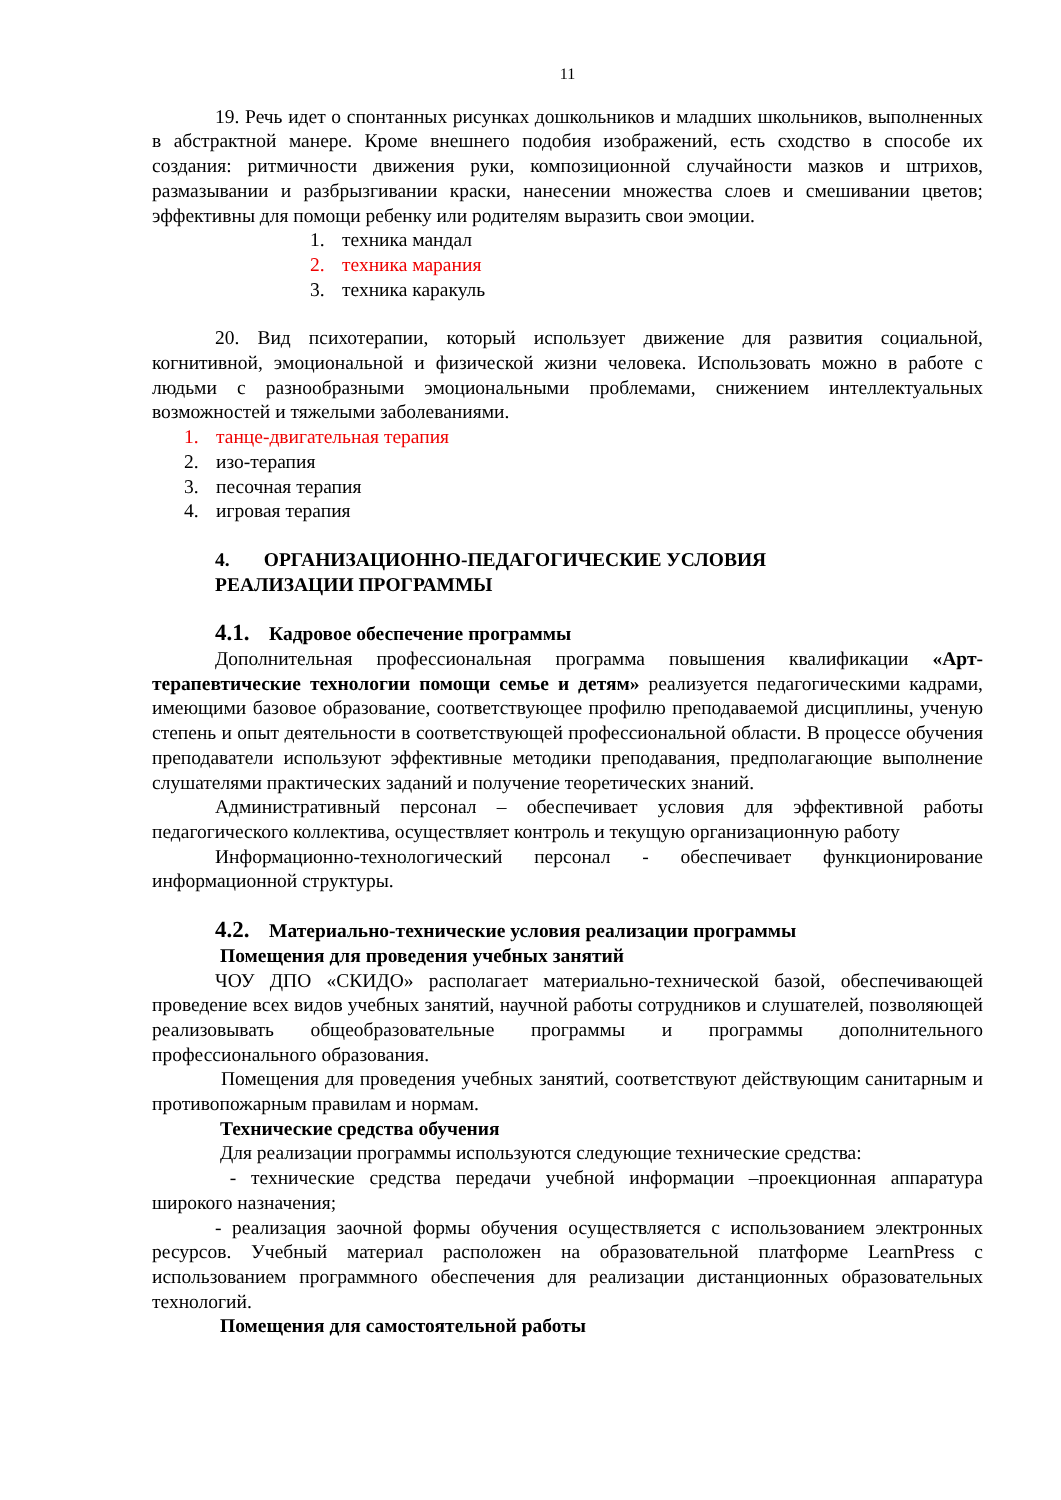11
19. Речь идет о спонтанных рисунках дошкольников и младших школьников, выполненных в абстрактной манере. Кроме внешнего подобия изображений, есть сходство в способе их создания: ритмичности движения руки, композиционной случайности мазков и штрихов, размазывании и разбрызгивании краски, нанесении множества слоев и смешивании цветов; эффективны для помощи ребенку или родителям выразить свои эмоции.
1. техника мандал
2. техника марания
3. техника каракуль
20. Вид психотерапии, который использует движение для развития социальной, когнитивной, эмоциональной и физической жизни человека. Использовать можно в работе с людьми с разнообразными эмоциональными проблемами, снижением интеллектуальных возможностей и тяжелыми заболеваниями.
1. танце-двигательная терапия
2. изо-терапия
3. песочная терапия
4. игровая терапия
4. ОРГАНИЗАЦИОННО-ПЕДАГОГИЧЕСКИЕ УСЛОВИЯ
РЕАЛИЗАЦИИ ПРОГРАММЫ
4.1. Кадровое обеспечение программы
Дополнительная профессиональная программа повышения квалификации «Арт-терапевтические технологии помощи семье и детям» реализуется педагогическими кадрами, имеющими базовое образование, соответствующее профилю преподаваемой дисциплины, ученую степень и опыт деятельности в соответствующей профессиональной области. В процессе обучения преподаватели используют эффективные методики преподавания, предполагающие выполнение слушателями практических заданий и получение теоретических знаний.
Административный персонал – обеспечивает условия для эффективной работы педагогического коллектива, осуществляет контроль и текущую организационную работу
Информационно-технологический персонал - обеспечивает функционирование информационной структуры.
4.2. Материально-технические условия реализации программы
Помещения для проведения учебных занятий
ЧОУ ДПО «СКИДО» располагает материально-технической базой, обеспечивающей проведение всех видов учебных занятий, научной работы сотрудников и слушателей, позволяющей реализовывать общеобразовательные программы и программы дополнительного профессионального образования.
Помещения для проведения учебных занятий, соответствуют действующим санитарным и противопожарным правилам и нормам.
Технические средства обучения
Для реализации программы используются следующие технические средства:
- технические средства передачи учебной информации –проекционная аппаратура широкого назначения;
- реализация заочной формы обучения осуществляется с использованием электронных ресурсов. Учебный материал расположен на образовательной платформе LearnPress с использованием программного обеспечения для реализации дистанционных образовательных технологий.
Помещения для самостоятельной работы